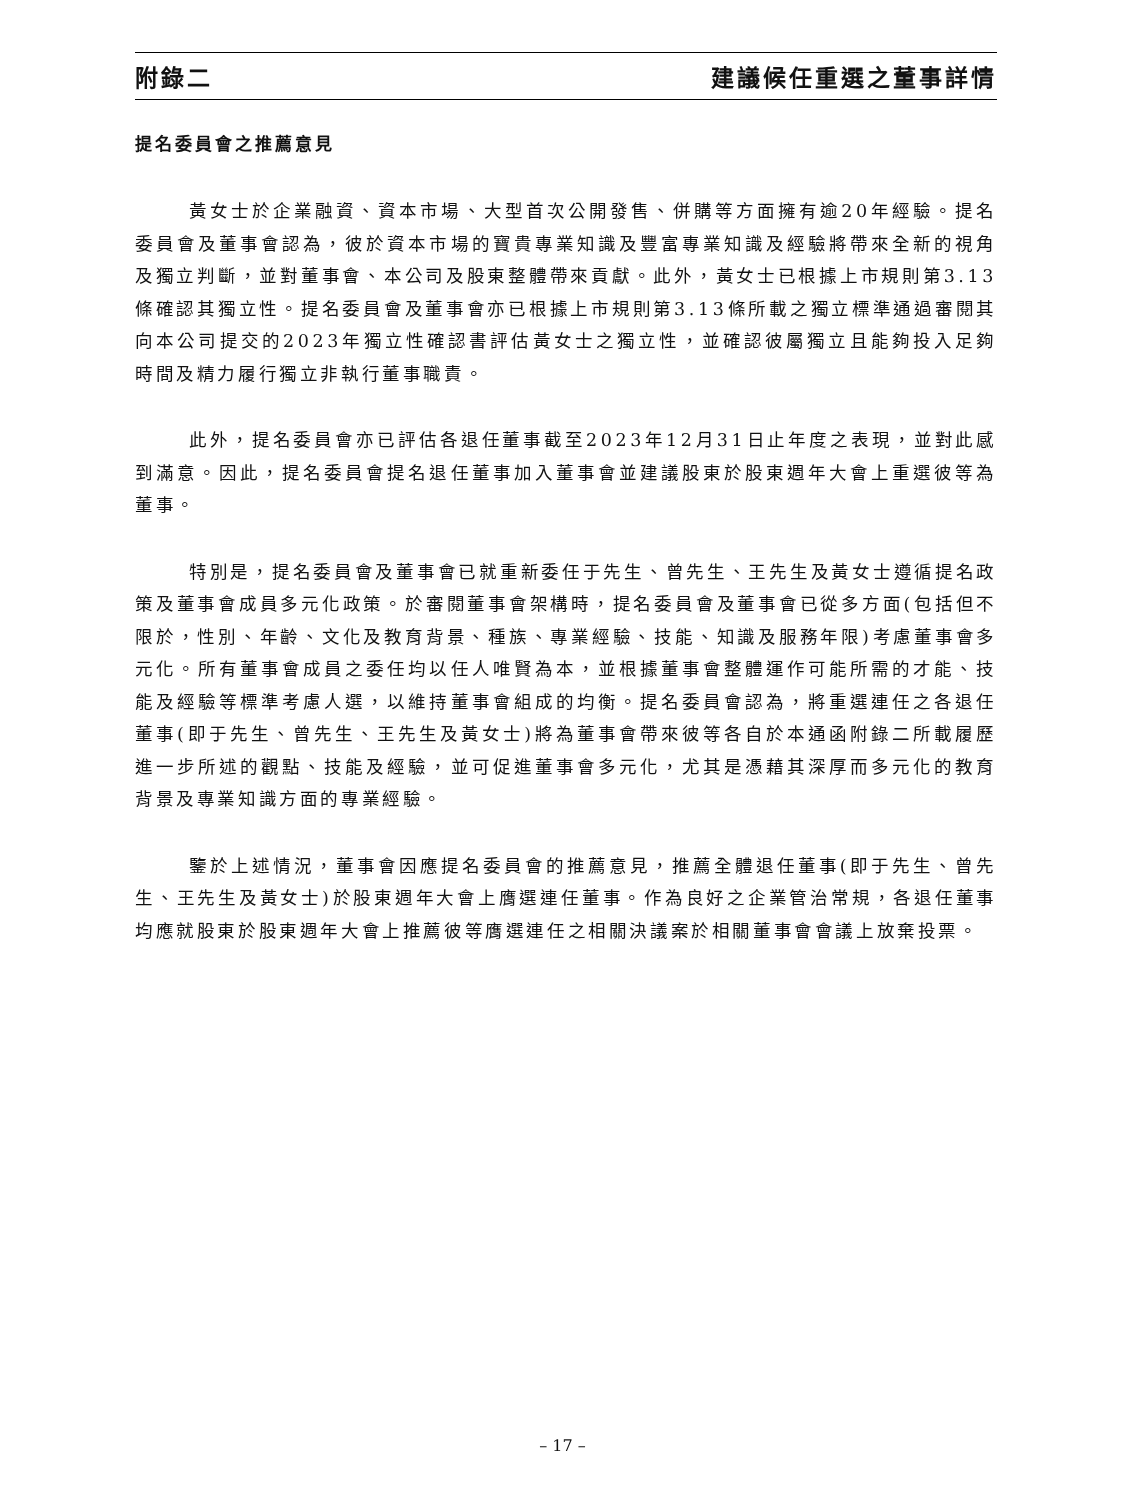附錄二 建議候任重選之董事詳情
提名委員會之推薦意見
黃女士於企業融資、資本市場、大型首次公開發售、併購等方面擁有逾20年經驗。提名委員會及董事會認為，彼於資本市場的寶貴專業知識及豐富專業知識及經驗將帶來全新的視角及獨立判斷，並對董事會、本公司及股東整體帶來貢獻。此外，黃女士已根據上市規則第3.13條確認其獨立性。提名委員會及董事會亦已根據上市規則第3.13條所載之獨立標準通過審閱其向本公司提交的2023年獨立性確認書評估黃女士之獨立性，並確認彼屬獨立且能夠投入足夠時間及精力履行獨立非執行董事職責。
此外，提名委員會亦已評估各退任董事截至2023年12月31日止年度之表現，並對此感到滿意。因此，提名委員會提名退任董事加入董事會並建議股東於股東週年大會上重選彼等為董事。
特別是，提名委員會及董事會已就重新委任于先生、曾先生、王先生及黃女士遵循提名政策及董事會成員多元化政策。於審閱董事會架構時，提名委員會及董事會已從多方面(包括但不限於，性別、年齡、文化及教育背景、種族、專業經驗、技能、知識及服務年限)考慮董事會多元化。所有董事會成員之委任均以任人唯賢為本，並根據董事會整體運作可能所需的才能、技能及經驗等標準考慮人選，以維持董事會組成的均衡。提名委員會認為，將重選連任之各退任董事(即于先生、曾先生、王先生及黃女士)將為董事會帶來彼等各自於本通函附錄二所載履歷進一步所述的觀點、技能及經驗，並可促進董事會多元化，尤其是憑藉其深厚而多元化的教育背景及專業知識方面的專業經驗。
鑒於上述情況，董事會因應提名委員會的推薦意見，推薦全體退任董事(即于先生、曾先生、王先生及黃女士)於股東週年大會上膺選連任董事。作為良好之企業管治常規，各退任董事均應就股東於股東週年大會上推薦彼等膺選連任之相關決議案於相關董事會會議上放棄投票。
– 17 –